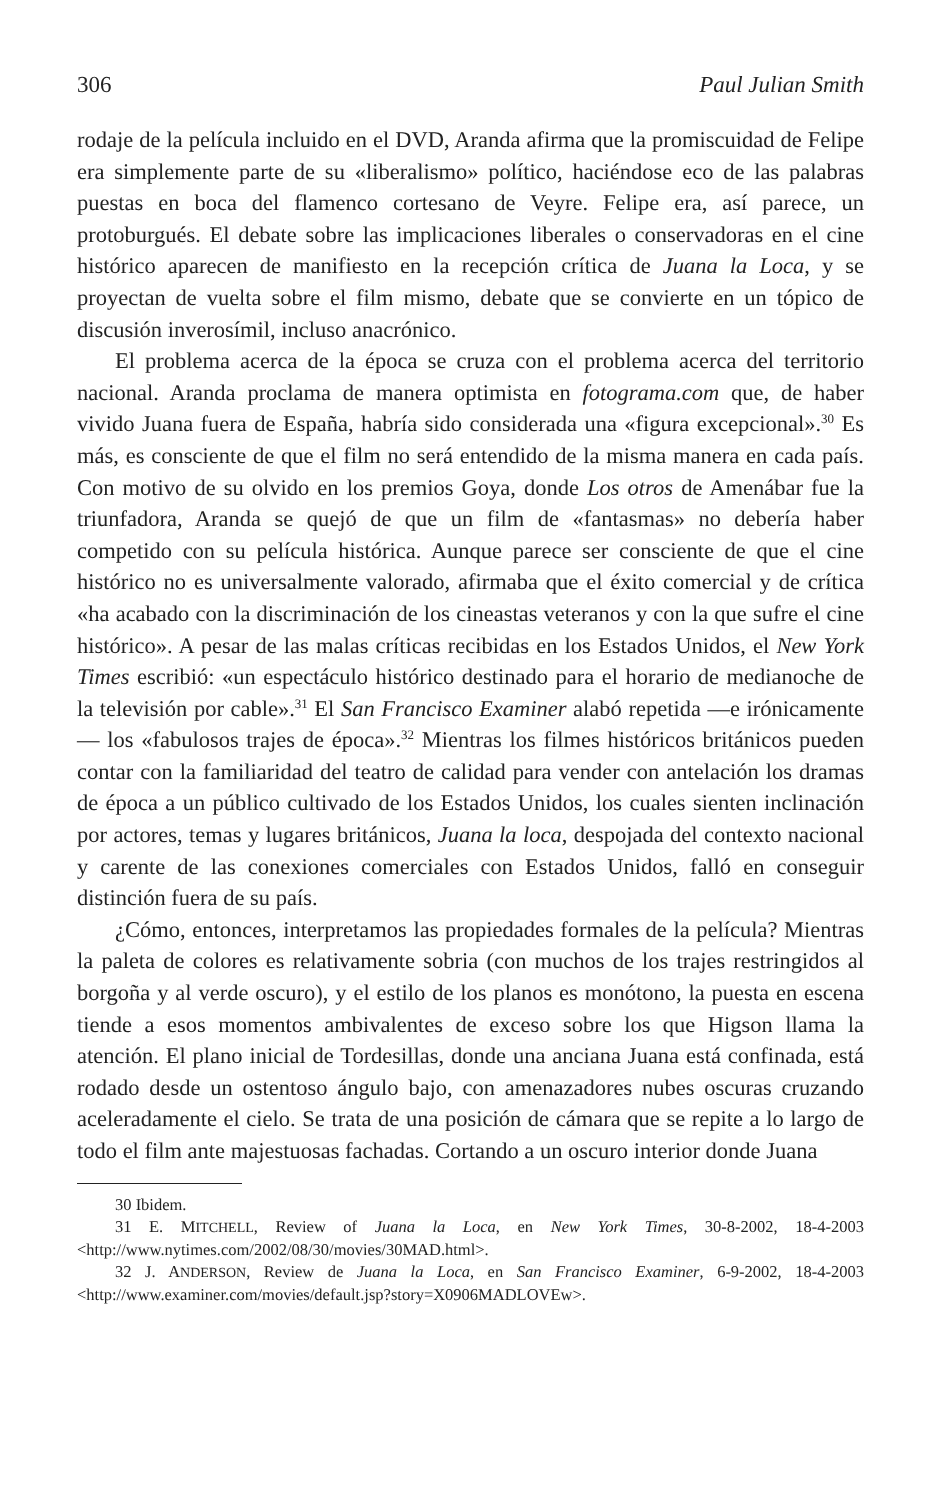306 Paul Julian Smith
rodaje de la película incluido en el DVD, Aranda afirma que la promiscuidad de Felipe era simplemente parte de su «liberalismo» político, haciéndose eco de las palabras puestas en boca del flamenco cortesano de Veyre. Felipe era, así parece, un protoburgués. El debate sobre las implicaciones liberales o conservadoras en el cine histórico aparecen de manifiesto en la recepción crítica de Juana la Loca, y se proyectan de vuelta sobre el film mismo, debate que se convierte en un tópico de discusión inverosímil, incluso anacrónico.
El problema acerca de la época se cruza con el problema acerca del territorio nacional. Aranda proclama de manera optimista en fotograma.com que, de haber vivido Juana fuera de España, habría sido considerada una «figura excepcional».<sup>30</sup> Es más, es consciente de que el film no será entendido de la misma manera en cada país. Con motivo de su olvido en los premios Goya, donde Los otros de Amenábar fue la triunfadora, Aranda se quejó de que un film de «fantasmas» no debería haber competido con su película histórica. Aunque parece ser consciente de que el cine histórico no es universalmente valorado, afirmaba que el éxito comercial y de crítica «ha acabado con la discriminación de los cineastas veteranos y con la que sufre el cine histórico». A pesar de las malas críticas recibidas en los Estados Unidos, el New York Times escribió: «un espectáculo histórico destinado para el horario de medianoche de la televisión por cable».<sup>31</sup> El San Francisco Examiner alabó repetida —e irónicamente— los «fabulosos trajes de época».<sup>32</sup> Mientras los filmes históricos británicos pueden contar con la familiaridad del teatro de calidad para vender con antelación los dramas de época a un público cultivado de los Estados Unidos, los cuales sienten inclinación por actores, temas y lugares británicos, Juana la loca, despojada del contexto nacional y carente de las conexiones comerciales con Estados Unidos, falló en conseguir distinción fuera de su país.
¿Cómo, entonces, interpretamos las propiedades formales de la película? Mientras la paleta de colores es relativamente sobria (con muchos de los trajes restringidos al borgoña y al verde oscuro), y el estilo de los planos es monótono, la puesta en escena tiende a esos momentos ambivalentes de exceso sobre los que Higson llama la atención. El plano inicial de Tordesillas, donde una anciana Juana está confinada, está rodado desde un ostentoso ángulo bajo, con amenazadores nubes oscuras cruzando aceleradamente el cielo. Se trata de una posición de cámara que se repite a lo largo de todo el film ante majestuosas fachadas. Cortando a un oscuro interior donde Juana
30 Ibidem.
31 E. MITCHELL, Review of Juana la Loca, en New York Times, 30-8-2002, 18-4-2003 <http://www.nytimes.com/2002/08/30/movies/30MAD.html>.
32 J. ANDERSON, Review de Juana la Loca, en San Francisco Examiner, 6-9-2002, 18-4-2003 <http://www.examiner.com/movies/default.jsp?story=X0906MADLOVEw>.